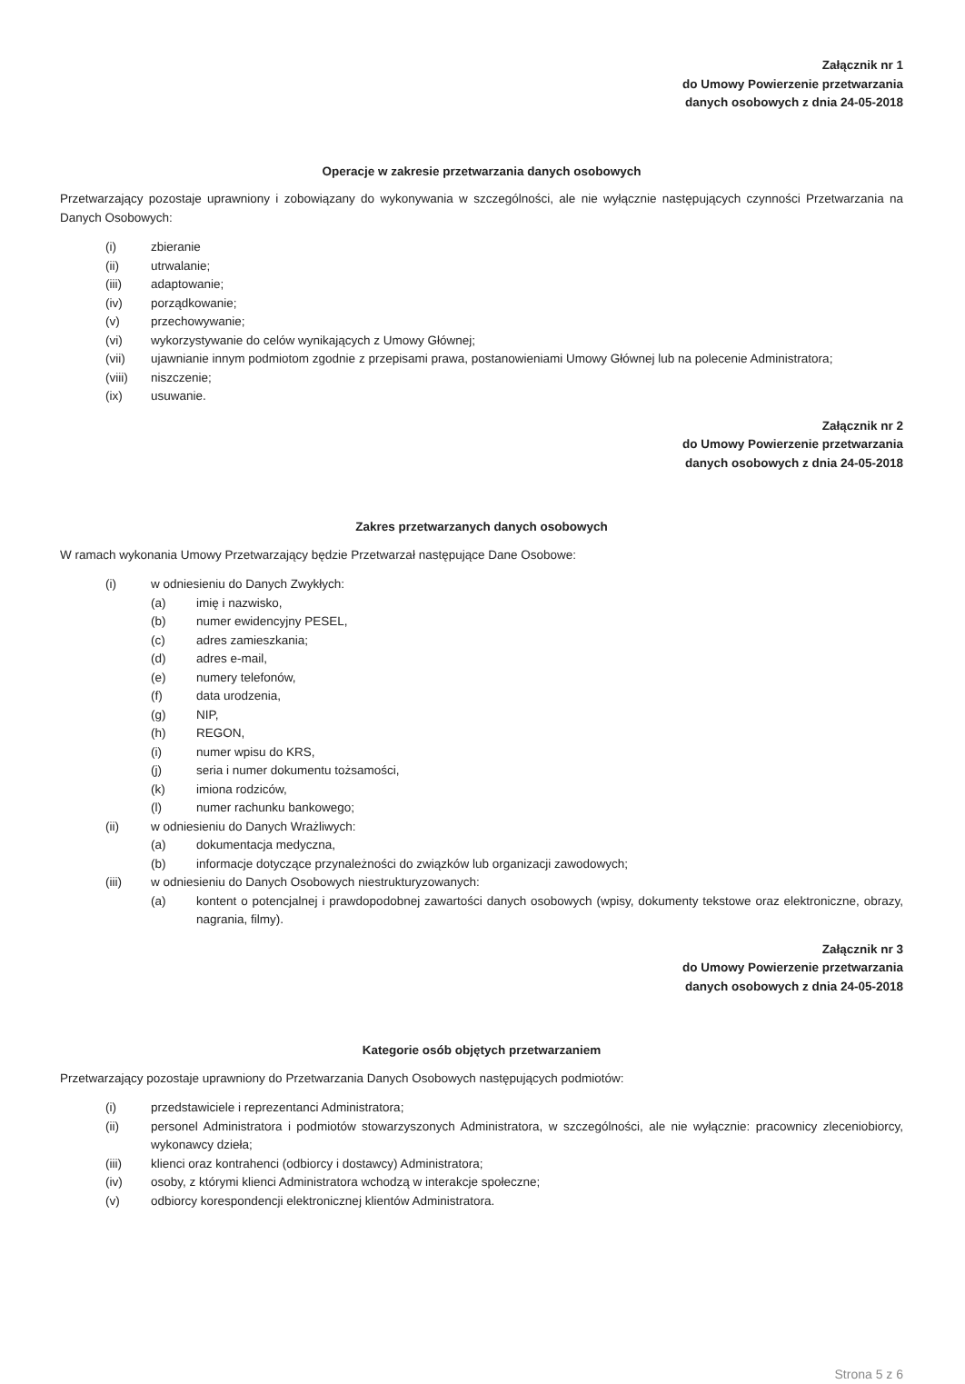Załącznik nr 1
do Umowy Powierzenie przetwarzania
danych osobowych z dnia 24-05-2018
Operacje w zakresie przetwarzania danych osobowych
Przetwarzający pozostaje uprawniony i zobowiązany do wykonywania w szczególności, ale nie wyłącznie następujących czynności Przetwarzania na Danych Osobowych:
(i) zbieranie
(ii) utrwalanie;
(iii) adaptowanie;
(iv) porządkowanie;
(v) przechowywanie;
(vi) wykorzystywanie do celów wynikających z Umowy Głównej;
(vii) ujawnianie innym podmiotom zgodnie z przepisami prawa, postanowieniami Umowy Głównej lub na polecenie Administratora;
(viii) niszczenie;
(ix) usuwanie.
Załącznik nr 2
do Umowy Powierzenie przetwarzania
danych osobowych z dnia 24-05-2018
Zakres przetwarzanych danych osobowych
W ramach wykonania Umowy Przetwarzający będzie Przetwarzał następujące Dane Osobowe:
(i) w odniesieniu do Danych Zwykłych:
(a) imię i nazwisko,
(b) numer ewidencyjny PESEL,
(c) adres zamieszkania;
(d) adres e-mail,
(e) numery telefonów,
(f) data urodzenia,
(g) NIP,
(h) REGON,
(i) numer wpisu do KRS,
(j) seria i numer dokumentu tożsamości,
(k) imiona rodziców,
(l) numer rachunku bankowego;
(ii) w odniesieniu do Danych Wrażliwych:
(a) dokumentacja medyczna,
(b) informacje dotyczące przynależności do związków lub organizacji zawodowych;
(iii) w odniesieniu do Danych Osobowych niestrukturyzowanych:
(a) kontent o potencjalnej i prawdopodobnej zawartości danych osobowych (wpisy, dokumenty tekstowe oraz elektroniczne, obrazy, nagrania, filmy).
Załącznik nr 3
do Umowy Powierzenie przetwarzania
danych osobowych z dnia 24-05-2018
Kategorie osób objętych przetwarzaniem
Przetwarzający pozostaje uprawniony do Przetwarzania Danych Osobowych następujących podmiotów:
(i) przedstawiciele i reprezentanci Administratora;
(ii) personel Administratora i podmiotów stowarzyszonych Administratora, w szczególności, ale nie wyłącznie: pracownicy zleceniobiorcy, wykonawcy dzieła;
(iii) klienci oraz kontrahenci (odbiorcy i dostawcy) Administratora;
(iv) osoby, z którymi klienci Administratora wchodzą w interakcje społeczne;
(v) odbiorcy korespondencji elektronicznej klientów Administratora.
Strona 5 z 6